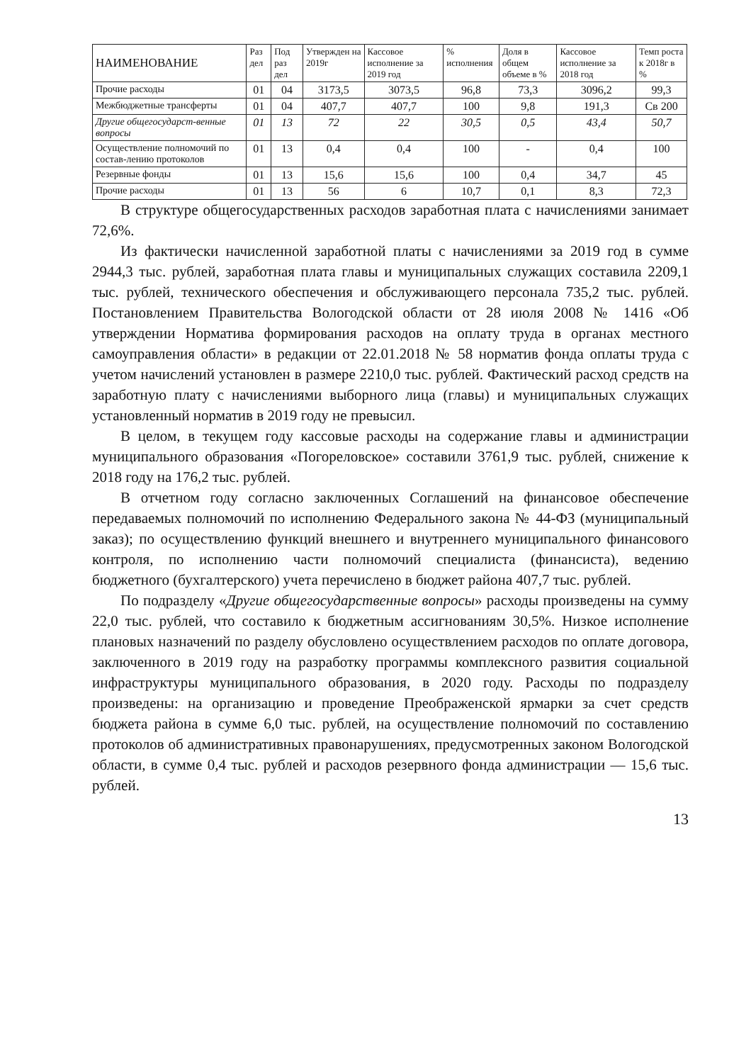| НАИМЕНОВАНИЕ | Раз дел | Под раз дел | Утвержден на 2019г | Кассовое исполнение за 2019 год | % исполнения | Доля в общем объеме в % | Кассовое исполнение за 2018 год | Темп роста к 2018г в % |
| --- | --- | --- | --- | --- | --- | --- | --- | --- |
| Прочие расходы | 01 | 04 | 3173,5 | 3073,5 | 96,8 | 73,3 | 3096,2 | 99,3 |
| Межбюджетные трансферты | 01 | 04 | 407,7 | 407,7 | 100 | 9,8 | 191,3 | Св 200 |
| Другие общегосударст-венные вопросы | 01 | 13 | 72 | 22 | 30,5 | 0,5 | 43,4 | 50,7 |
| Осуществление полномочий по состав-лению протоколов | 01 | 13 | 0,4 | 0,4 | 100 | - | 0,4 | 100 |
| Резервные фонды | 01 | 13 | 15,6 | 15,6 | 100 | 0,4 | 34,7 | 45 |
| Прочие расходы | 01 | 13 | 56 | 6 | 10,7 | 0,1 | 8,3 | 72,3 |
В структуре общегосударственных расходов заработная плата с начислениями занимает 72,6%.
Из фактически начисленной заработной платы с начислениями за 2019 год в сумме 2944,3 тыс. рублей, заработная плата главы и муниципальных служащих составила 2209,1 тыс. рублей, технического обеспечения и обслуживающего персонала 735,2 тыс. рублей. Постановлением Правительства Вологодской области от 28 июля 2008 № 1416 «Об утверждении Норматива формирования расходов на оплату труда в органах местного самоуправления области» в редакции от 22.01.2018 № 58 норматив фонда оплаты труда с учетом начислений установлен в размере 2210,0 тыс. рублей. Фактический расход средств на заработную плату с начислениями выборного лица (главы) и муниципальных служащих установленный норматив в 2019 году не превысил.
В целом, в текущем году кассовые расходы на содержание главы и администрации муниципального образования «Погореловское» составили 3761,9 тыс. рублей, снижение к 2018 году на 176,2 тыс. рублей.
В отчетном году согласно заключенных Соглашений на финансовое обеспечение передаваемых полномочий по исполнению Федерального закона № 44-ФЗ (муниципальный заказ); по осуществлению функций внешнего и внутреннего муниципального финансового контроля, по исполнению части полномочий специалиста (финансиста), ведению бюджетного (бухгалтерского) учета перечислено в бюджет района 407,7 тыс. рублей.
По подразделу «Другие общегосударственные вопросы» расходы произведены на сумму 22,0 тыс. рублей, что составило к бюджетным ассигнованиям 30,5%. Низкое исполнение плановых назначений по разделу обусловлено осуществлением расходов по оплате договора, заключенного в 2019 году на разработку программы комплексного развития социальной инфраструктуры муниципального образования, в 2020 году. Расходы по подразделу произведены: на организацию и проведение Преображенской ярмарки за счет средств бюджета района в сумме 6,0 тыс. рублей, на осуществление полномочий по составлению протоколов об административных правонарушениях, предусмотренных законом Вологодской области, в сумме 0,4 тыс. рублей и расходов резервного фонда администрации — 15,6 тыс. рублей.
13